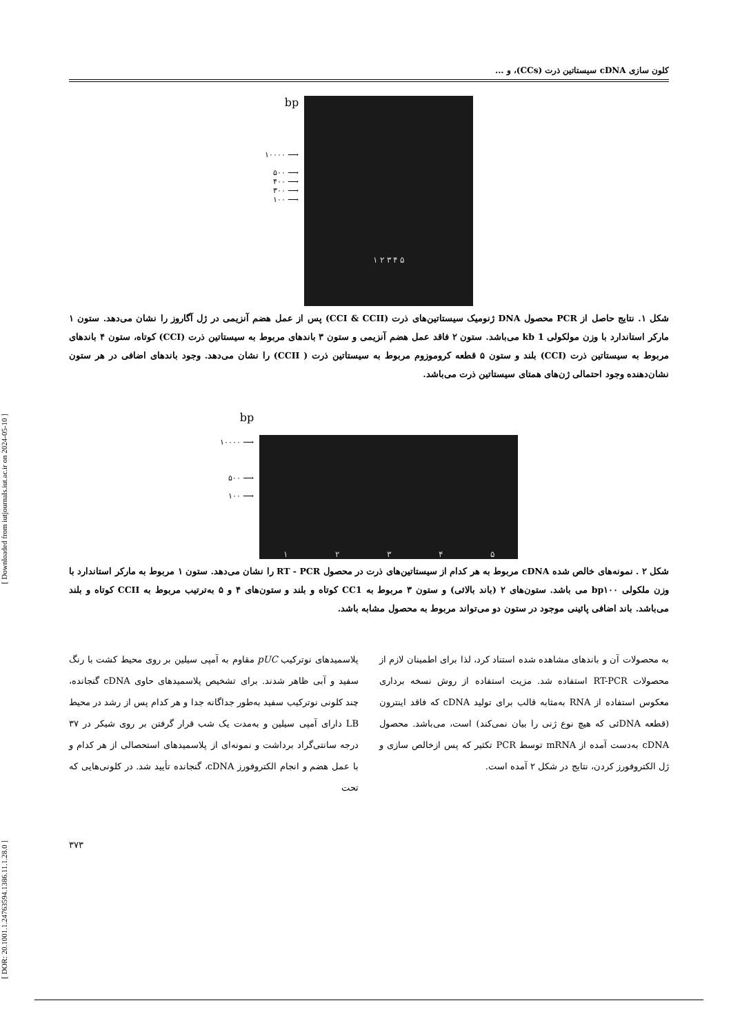[ Downloaded from iutjournals.iut.ac.ir on 2024-05-10 ]
[ DOR: 20.1001.1.24763594.1386.11.1.28.0 ]
کلون سازی cDNA سیستاتین ذرت (CCs)، و ...
bp
۱۰۰۰۰ ⟶
۵۰۰ ⟶
۴۰۰ ⟶
۳۰۰ ⟶
۱۰۰ ⟶
۱ ۲ ۳ ۴ ۵
شکل ۱. نتایج حاصل از PCR محصول DNA ژنومیک سیستاتین‌های ذرت (CCI & CCII) پس از عمل هضم آنزیمی در ژل آگاروز را نشان می‌دهد. ستون ۱ مارکر استاندارد با وزن مولکولی 1 kb می‌باشد. ستون ۲ فاقد عمل هضم آنزیمی و ستون ۳ باندهای مربوط به سیستاتین ذرت (CCI) کوتاه، ستون ۴ باندهای مربوط به سیستاتین ذرت (CCI) بلند و ستون ۵ قطعه کروموزوم مربوط به سیستاتین ذرت ( CCII) را نشان می‌دهد. وجود باندهای اضافی در هر ستون نشان‌دهنده وجود احتمالی ژن‌های همتای سیستاتین ذرت می‌باشد.
bp
۱۰۰۰۰ ⟶
۵۰۰ ⟶
۱۰۰ ⟶
۱۲۳۴۵
شکل ۲ . نمونه‌های خالص شده cDNA مربوط به هر کدام از سیستاتین‌های ذرت در محصول RT - PCR را نشان می‌دهد. ستون ۱ مربوط به مارکر استاندارد با وزن ملکولی bp۱۰۰ می باشد. ستون‌های ۲ (باند بالائی) و ستون ۳ مربوط به CC1 کوتاه و بلند و ستون‌های ۴ و ۵ به‌ترتیب مربوط به CCII کوتاه و بلند می‌باشد. باند اضافی پائینی موجود در ستون دو می‌تواند مربوط به محصول مشابه باشد.
به محصولات آن و باندهای مشاهده شده استناد کرد، لذا برای اطمینان لازم از محصولات RT-PCR استفاده شد. مزیت استفاده از روش نسخه برداری معکوس استفاده از RNA به‌مثابه قالب برای تولید cDNA که فاقد اینترون (قطعه DNAئی که هیچ نوع ژنی را بیان نمی‌کند) است، می‌باشد. محصول cDNA به‌دست آمده از mRNA توسط PCR تکثیر که پس ازخالص سازی و ژل الکتروفورز کردن، نتایج در شکل ۲ آمده است.
پلاسمیدهای نوترکیب pUC مقاوم به آمپی سیلین بر روی محیط کشت با رنگ سفید و آبی ظاهر شدند. برای تشخیص پلاسمیدهای حاوی cDNA گنجانده، چند کلونی نوترکیب سفید به‌طور جداگانه جدا و هر کدام پس از رشد در محیط LB دارای آمپی سیلین و به‌مدت یک شب قرار گرفتن بر روی شیکر در ۳۷ درجه سانتی‌گراد برداشت و نمونه‌ای از پلاسمیدهای استحصالی از هر کدام و با عمل هضم و انجام الکتروفورز cDNA، گنجانده تأیید شد. در کلونی‌هایی که تحت
۳۷۳